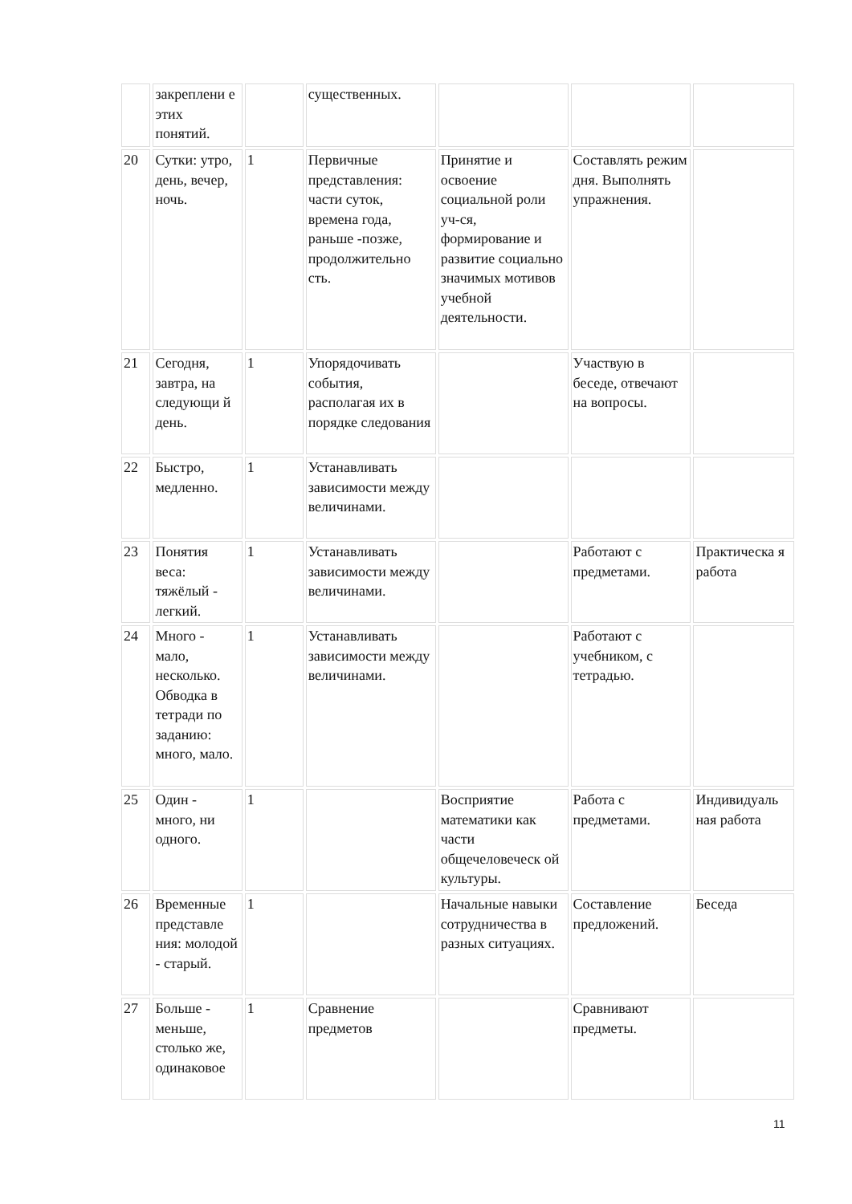| | закреплени е этих понятий. | | существенных. | | | |
| 20 | Сутки: утро, день, вечер, ночь. | 1 | Первичные представления: части суток, времена года, раньше -позже, продолжительно сть. | Принятие и освоение социальной роли уч-ся, формирование и развитие социально значимых мотивов учебной деятельности. | Составлять режим дня. Выполнять упражнения. | |
| 21 | Сегодня, завтра, на следующи й день. | 1 | Упорядочивать события, располагая их в порядке следования | | Участвую в беседе, отвечают на вопросы. | |
| 22 | Быстро, медленно. | 1 | Устанавливать зависимости между величинами. | | | |
| 23 | Понятия веса: тяжёлый - легкий. | 1 | Устанавливать зависимости между величинами. | | Работают с предметами. | Практическа я работа |
| 24 | Много - мало, несколько. Обводка в тетради по заданию: много, мало. | 1 | Устанавливать зависимости между величинами. | | Работают с учебником, с тетрадью. | |
| 25 | Один - много, ни одного. | 1 | | Восприятие математики как части общечеловеческ ой культуры. | Работа с предметами. | Индивидуаль ная работа |
| 26 | Временные представле ния: молодой - старый. | 1 | | Начальные навыки сотрудничества в разных ситуациях. | Составление предложений. | Беседа |
| 27 | Больше - меньше, столько же, одинаковое | 1 | Сравнение предметов | | Сравнивают предметы. | |
11